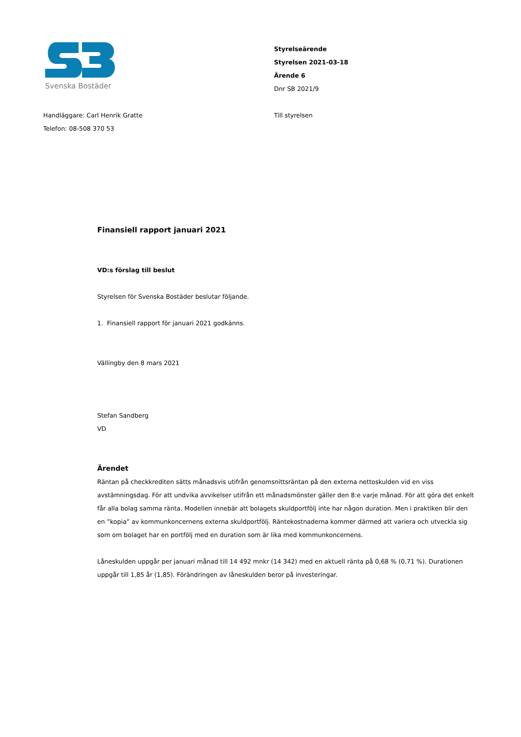Svenska Bostäder
Styrelseärende
Styrelsen 2021-03-18
Ärende 6
Dnr SB 2021/9
Handläggare: Carl Henrik Gratte
Telefon: 08-508 370 53
Till styrelsen
Finansiell rapport januari 2021
VD:s förslag till beslut
Styrelsen för Svenska Bostäder beslutar följande.
1. Finansiell rapport för januari 2021 godkänns.
Vällingby den 8 mars 2021
Stefan Sandberg
VD
Ärendet
Räntan på checkkrediten sätts månadsvis utifrån genomsnittsräntan på den externa nettoskulden vid en viss avstämningsdag. För att undvika avvikelser utifrån ett månadsmönster gäller den 8:e varje månad. För att göra det enkelt får alla bolag samma ränta. Modellen innebär att bolagets skuldportfölj inte har någon duration. Men i praktiken blir den en ”kopia” av kommunkoncernens externa skuldportfölj. Räntekostnaderna kommer därmed att variera och utveckla sig som om bolaget har en portfölj med en duration som är lika med kommunkoncernens.
Låneskulden uppgår per januari månad till 14 492 mnkr (14 342) med en aktuell ränta på 0,68 % (0,71 %). Durationen uppgår till 1,85 år (1,85). Förändringen av låneskulden beror på investeringar.